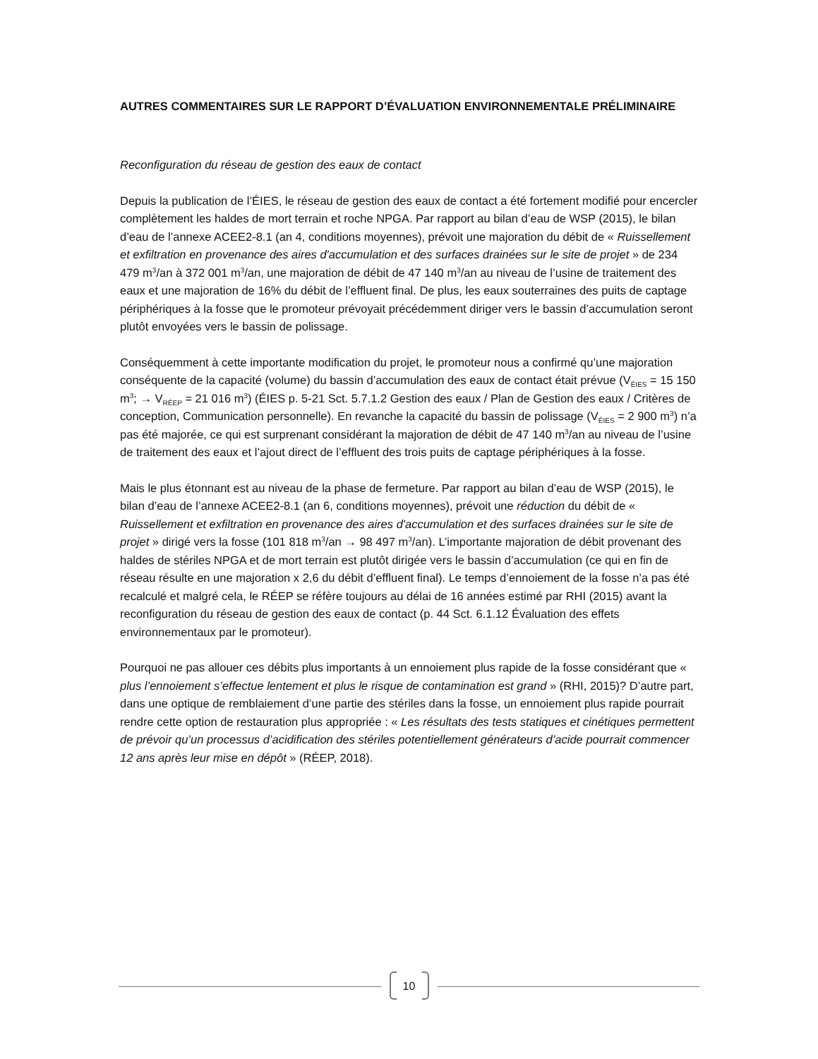AUTRES COMMENTAIRES SUR LE RAPPORT D’ÉVALUATION ENVIRONNEMENTALE PRÉLIMINAIRE
Reconfiguration du réseau de gestion des eaux de contact
Depuis la publication de l’ÉIES, le réseau de gestion des eaux de contact a été fortement modifié pour encercler complètement les haldes de mort terrain et roche NPGA. Par rapport au bilan d’eau de WSP (2015), le bilan d’eau de l’annexe ACEE2-8.1 (an 4, conditions moyennes), prévoit une majoration du débit de « Ruissellement et exfiltration en provenance des aires d'accumulation et des surfaces drainées sur le site de projet » de 234 479 m<sup>3</sup>/an à 372 001 m<sup>3</sup>/an, une majoration de débit de 47 140 m<sup>3</sup>/an au niveau de l’usine de traitement des eaux et une majoration de 16% du débit de l’effluent final. De plus, les eaux souterraines des puits de captage périphériques à la fosse que le promoteur prévoyait précédemment diriger vers le bassin d’accumulation seront plutôt envoyées vers le bassin de polissage.
Conséquemment à cette importante modification du projet, le promoteur nous a confirmé qu’une majoration conséquente de la capacité (volume) du bassin d’accumulation des eaux de contact était prévue (V<sub>ÉIES</sub> = 15 150 m<sup>3</sup>; → V<sub>RÉEP</sub> = 21 016 m<sup>3</sup>) (ÉIES p. 5-21 Sct. 5.7.1.2 Gestion des eaux / Plan de Gestion des eaux / Critères de conception, Communication personnelle). En revanche la capacité du bassin de polissage (V<sub>ÉIES</sub> = 2 900 m<sup>3</sup>) n’a pas été majorée, ce qui est surprenant considérant la majoration de débit de 47 140 m<sup>3</sup>/an au niveau de l’usine de traitement des eaux et l’ajout direct de l’effluent des trois puits de captage périphériques à la fosse.
Mais le plus étonnant est au niveau de la phase de fermeture. Par rapport au bilan d’eau de WSP (2015), le bilan d’eau de l’annexe ACEE2-8.1 (an 6, conditions moyennes), prévoit une réduction du débit de « Ruissellement et exfiltration en provenance des aires d'accumulation et des surfaces drainées sur le site de projet » dirigé vers la fosse (101 818 m<sup>3</sup>/an → 98 497 m<sup>3</sup>/an). L’importante majoration de débit provenant des haldes de stériles NPGA et de mort terrain est plutôt dirigée vers le bassin d’accumulation (ce qui en fin de réseau résulte en une majoration x 2,6 du débit d’effluent final). Le temps d’ennoiement de la fosse n’a pas été recalculé et malgré cela, le RÉEP se réfère toujours au délai de 16 années estimé par RHI (2015) avant la reconfiguration du réseau de gestion des eaux de contact (p. 44 Sct. 6.1.12 Évaluation des effets environnementaux par le promoteur).
Pourquoi ne pas allouer ces débits plus importants à un ennoiement plus rapide de la fosse considérant que « plus l’ennoiement s’effectue lentement et plus le risque de contamination est grand » (RHI, 2015)? D’autre part, dans une optique de remblaiement d’une partie des stériles dans la fosse, un ennoiement plus rapide pourrait rendre cette option de restauration plus appropriée : « Les résultats des tests statiques et cinétiques permettent de prévoir qu’un processus d’acidification des stériles potentiellement générateurs d’acide pourrait commencer 12 ans après leur mise en dépôt » (RÉEP, 2018).
10